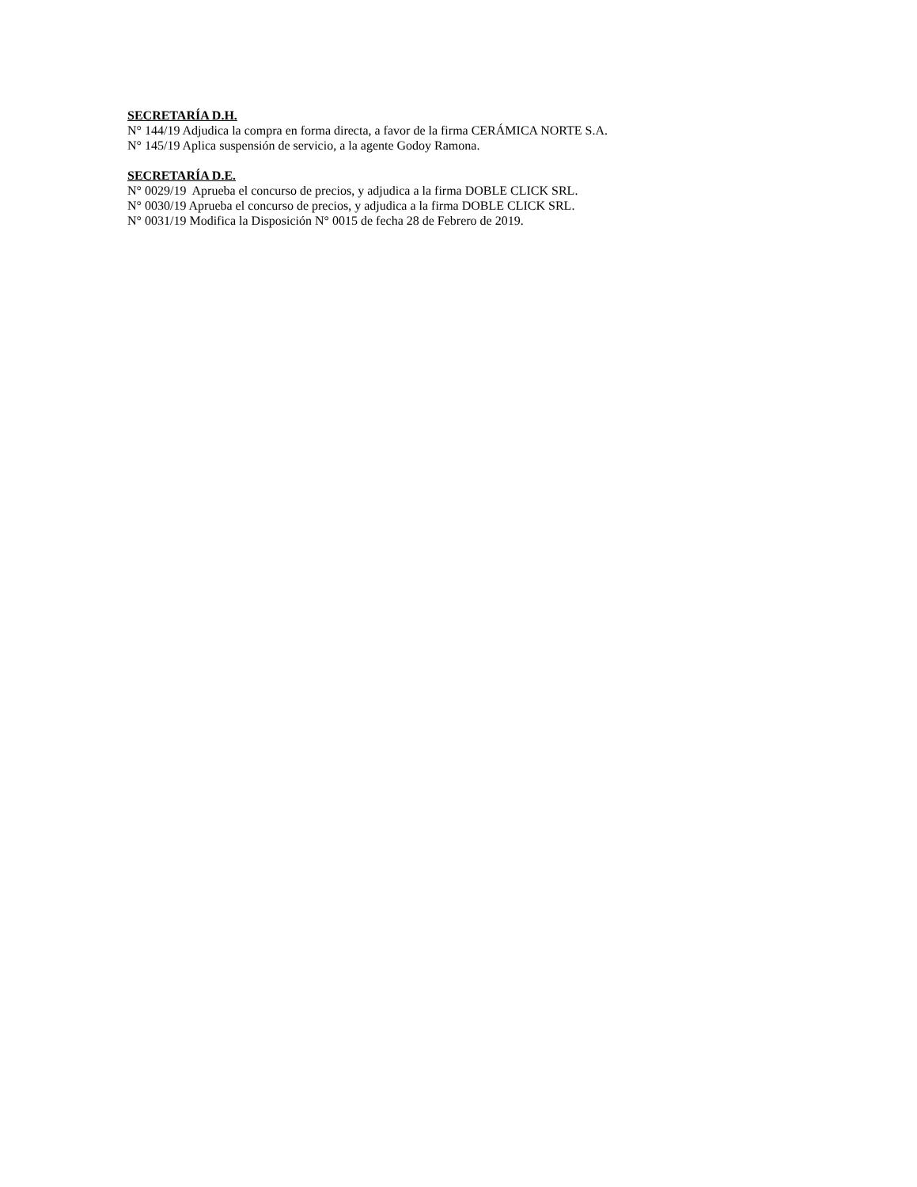SECRETARÍA D.H.
N° 144/19 Adjudica la compra en forma directa, a favor de la firma CERÁMICA NORTE S.A.
N° 145/19 Aplica suspensión de servicio, a la agente Godoy Ramona.
SECRETARÍA D.E.
N° 0029/19 Aprueba el concurso de precios, y adjudica a la firma DOBLE CLICK SRL.
N° 0030/19 Aprueba el concurso de precios, y adjudica a la firma DOBLE CLICK SRL.
N° 0031/19 Modifica la Disposición N° 0015 de fecha 28 de Febrero de 2019.